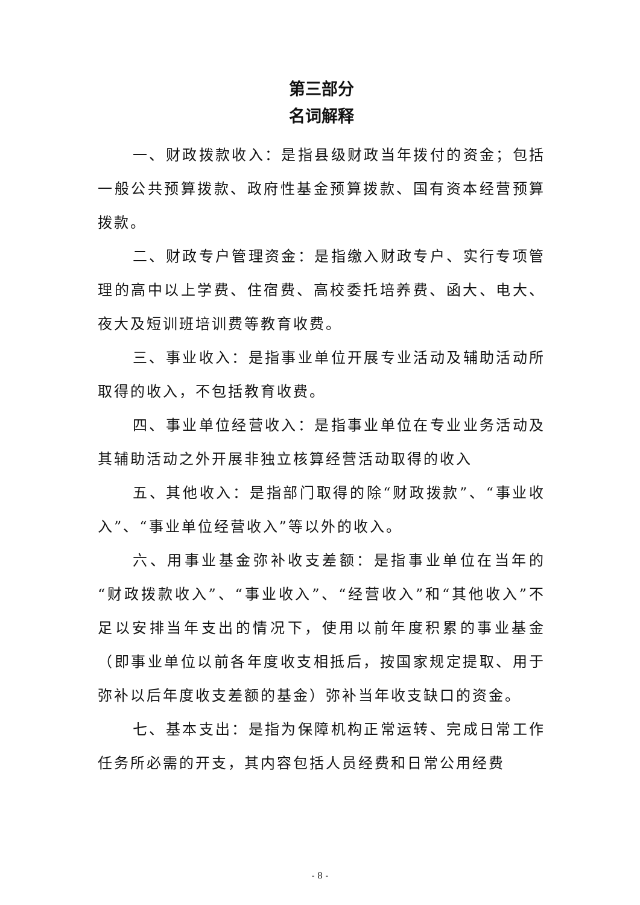第三部分
名词解释
一、财政拨款收入：是指县级财政当年拨付的资金；包括一般公共预算拨款、政府性基金预算拨款、国有资本经营预算拨款。
二、财政专户管理资金：是指缴入财政专户、实行专项管理的高中以上学费、住宿费、高校委托培养费、函大、电大、夜大及短训班培训费等教育收费。
三、事业收入：是指事业单位开展专业活动及辅助活动所取得的收入，不包括教育收费。
四、事业单位经营收入：是指事业单位在专业业务活动及其辅助活动之外开展非独立核算经营活动取得的收入
五、其他收入：是指部门取得的除“财政拨款”、“事业收入”、“事业单位经营收入”等以外的收入。
六、用事业基金弥补收支差额：是指事业单位在当年的“财政拨款收入”、“事业收入”、“经营收入”和“其他收入”不足以安排当年支出的情况下，使用以前年度积累的事业基金（即事业单位以前各年度收支相抵后，按国家规定提取、用于弥补以后年度收支差额的基金）弥补当年收支缺口的资金。
七、基本支出：是指为保障机构正常运转、完成日常工作任务所必需的开支，其内容包括人员经费和日常公用经费
- 8 -